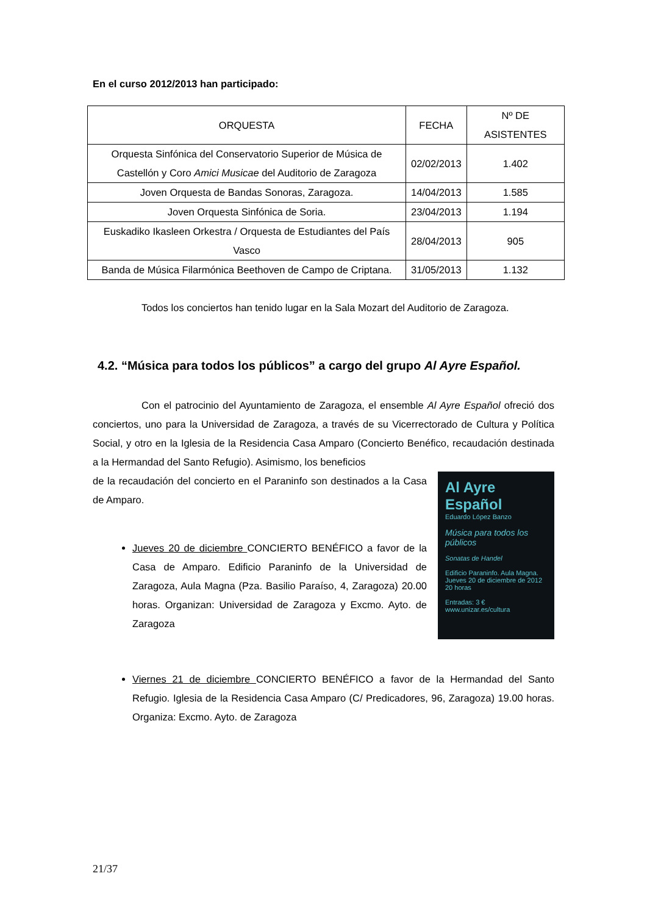En el curso 2012/2013 han participado:
| ORQUESTA | FECHA | Nº DE ASISTENTES |
| --- | --- | --- |
| Orquesta Sinfónica del Conservatorio Superior de Música de Castellón y Coro Amici Musicae del Auditorio de Zaragoza | 02/02/2013 | 1.402 |
| Joven Orquesta de Bandas Sonoras, Zaragoza. | 14/04/2013 | 1.585 |
| Joven Orquesta Sinfónica de Soria. | 23/04/2013 | 1.194 |
| Euskadiko Ikasleen Orkestra / Orquesta de Estudiantes del País Vasco | 28/04/2013 | 905 |
| Banda de Música Filarmónica Beethoven de Campo de Criptana. | 31/05/2013 | 1.132 |
Todos los conciertos han tenido lugar en la Sala Mozart del Auditorio de Zaragoza.
4.2. “Música para todos los públicos” a cargo del grupo Al Ayre Español.
Con el patrocinio del Ayuntamiento de Zaragoza, el ensemble Al Ayre Español ofreció dos conciertos, uno para la Universidad de Zaragoza, a través de su Vicerrectorado de Cultura y Política Social, y otro en la Iglesia de la Residencia Casa Amparo (Concierto Benéfico, recaudación destinada a la Hermandad del Santo Refugio). Asimismo, los beneficios
Al Ayre Español
Eduardo López Banzo
Música para todos los públicos
Sonatas de Handel
Edificio Paraninfo. Aula Magna.
Jueves 20 de diciembre de 2012
20 horas
Entradas: 3 €
www.unizar.es/cultura
de la recaudación del concierto en el Paraninfo son destinados a la Casa de Amparo.
Jueves 20 de diciembre CONCIERTO BENÉFICO a favor de la Casa de Amparo. Edificio Paraninfo de la Universidad de Zaragoza, Aula Magna (Pza. Basilio Paraíso, 4, Zaragoza) 20.00 horas. Organizan: Universidad de Zaragoza y Excmo. Ayto. de Zaragoza
Viernes 21 de diciembre CONCIERTO BENÉFICO a favor de la Hermandad del Santo Refugio. Iglesia de la Residencia Casa Amparo (C/ Predicadores, 96, Zaragoza) 19.00 horas. Organiza: Excmo. Ayto. de Zaragoza
21/37